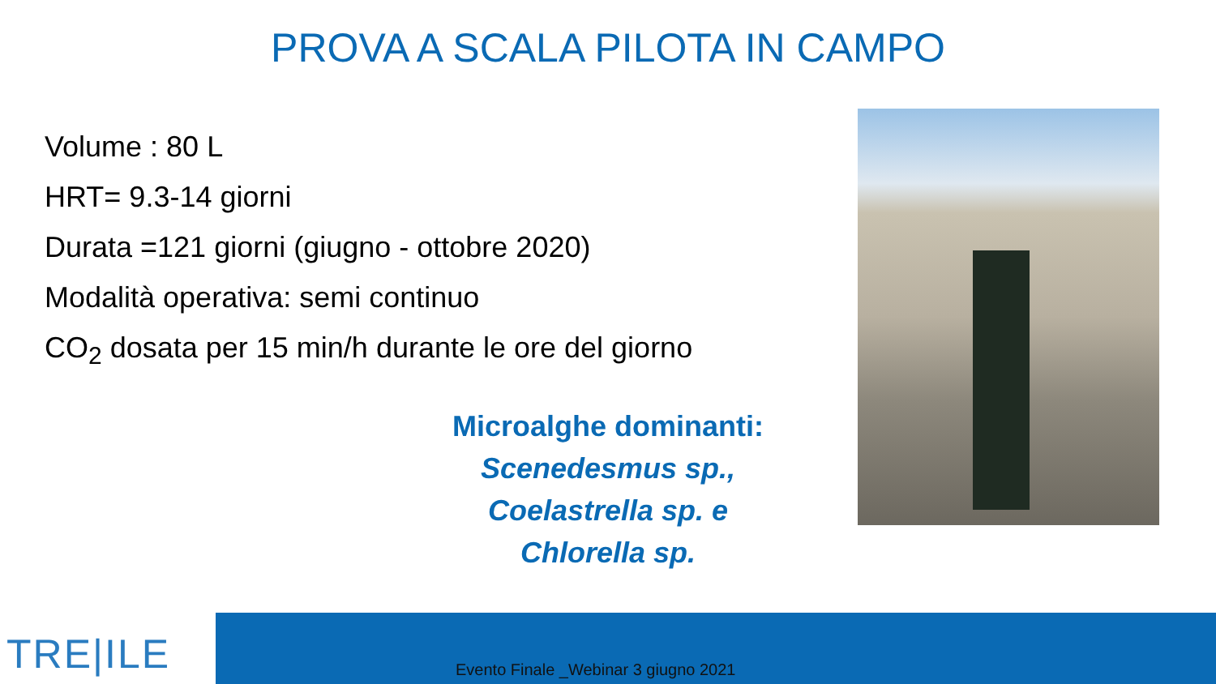PROVA A SCALA PILOTA IN CAMPO
Volume : 80 L
HRT= 9.3-14 giorni
Durata =121 giorni (giugno - ottobre 2020)
Modalità operativa: semi continuo
CO<sub>2</sub> dosata per 15 min/h durante le ore del giorno
Microalghe dominanti:
Scenedesmus sp.,
Coelastrella sp. e
Chlorella sp.
TRE|ILE
Evento Finale _Webinar 3 giugno 2021